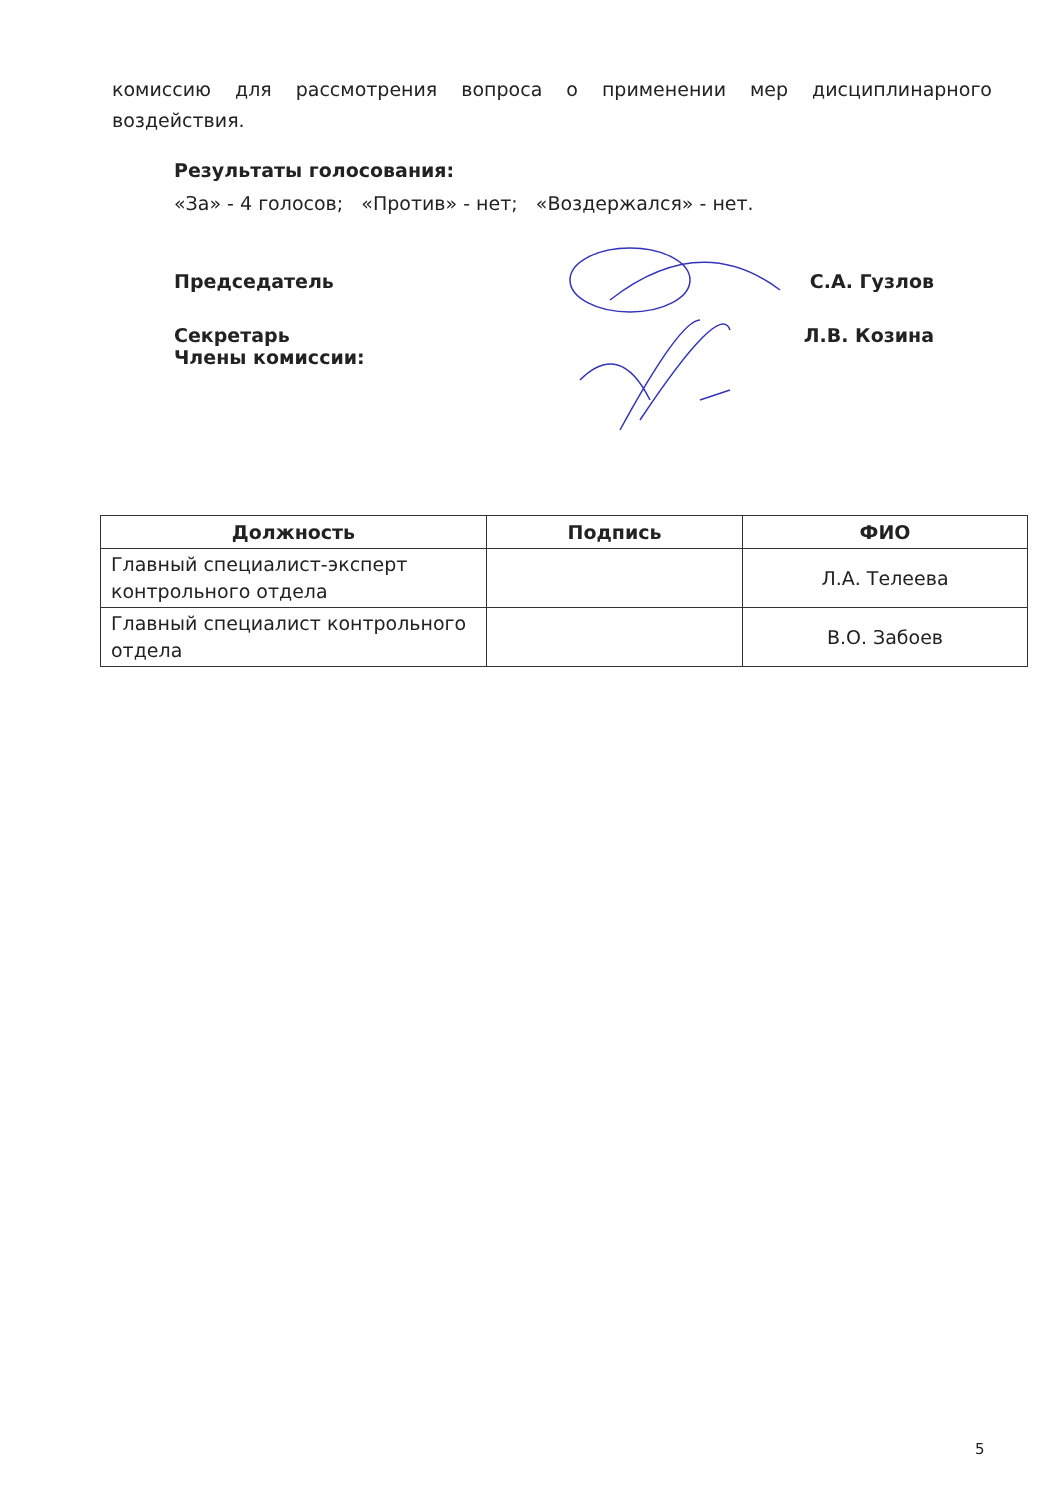комиссию для рассмотрения вопроса о применении мер дисциплинарного воздействия.
Результаты голосования:
«За» - 4 голосов; «Против» - нет; «Воздержался» - нет.
Председатель С.А. Гузлов
Секретарь
Члены комиссии: Л.В. Козина
| Должность | Подпись | ФИО |
| --- | --- | --- |
| Главный специалист-эксперт контрольного отдела | | Л.А. Телеева |
| Главный специалист контрольного отдела | | В.О. Забоев |
5